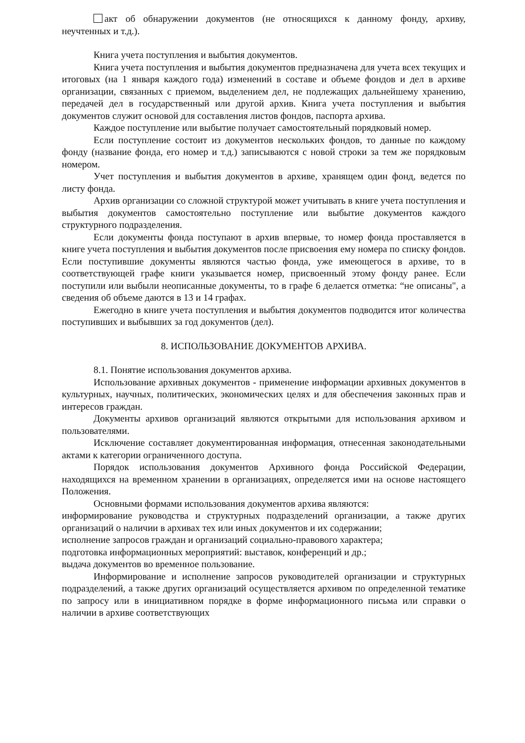акт об обнаружении документов (не относящихся к данному фонду, архиву, неучтенных и т.д.).
Книга учета поступления и выбытия документов.
Книга учета поступления и выбытия документов предназначена для учета всех текущих и итоговых (на 1 января каждого года) изменений в составе и объеме фондов и дел в архиве организации, связанных с приемом, выделением дел, не подлежащих дальнейшему хранению, передачей дел в государственный или другой архив. Книга учета поступления и выбытия документов служит основой для составления листов фондов, паспорта архива.
Каждое поступление или выбытие получает самостоятельный порядковый номер.
Если поступление состоит из документов нескольких фондов, то данные по каждому фонду (название фонда, его номер и т.д.) записываются с новой строки за тем же порядковым номером.
Учет поступления и выбытия документов в архиве, хранящем один фонд, ведется по листу фонда.
Архив организации со сложной структурой может учитывать в книге учета поступления и выбытия документов самостоятельно поступление или выбытие документов каждого структурного подразделения.
Если документы фонда поступают в архив впервые, то номер фонда проставляется в книге учета поступления и выбытия документов после присвоения ему номера по списку фондов. Если поступившие документы являются частью фонда, уже имеющегося в архиве, то в соответствующей графе книги указывается номер, присвоенный этому фонду ранее. Если поступили или выбыли неописанные документы, то в графе 6 делается отметка: “не описаны", а сведения об объеме даются в 13 и 14 графах.
Ежегодно в книге учета поступления и выбытия документов подводится итог количества поступивших и выбывших за год документов (дел).
8. ИСПОЛЬЗОВАНИЕ ДОКУМЕНТОВ АРХИВА.
8.1. Понятие использования документов архива.
Использование архивных документов - применение информации архивных документов в культурных, научных, политических, экономических целях и для обеспечения законных прав и интересов граждан.
Документы архивов организаций являются открытыми для использования архивом и пользователями.
Исключение составляет документированная информация, отнесенная законодательными актами к категории ограниченного доступа.
Порядок использования документов Архивного фонда Российской Федерации, находящихся на временном хранении в организациях, определяется ими на основе настоящего Положения.
Основными формами использования документов архива являются:
информирование руководства и структурных подразделений организации, а также других организаций о наличии в архивах тех или иных документов и их содержании;
исполнение запросов граждан и организаций социально-правового характера;
подготовка информационных мероприятий: выставок, конференций и др.;
выдача документов во временное пользование.
Информирование и исполнение запросов руководителей организации и структурных подразделений, а также других организаций осуществляется архивом по определенной тематике по запросу или в инициативном порядке в форме информационного письма или справки о наличии в архиве соответствующих